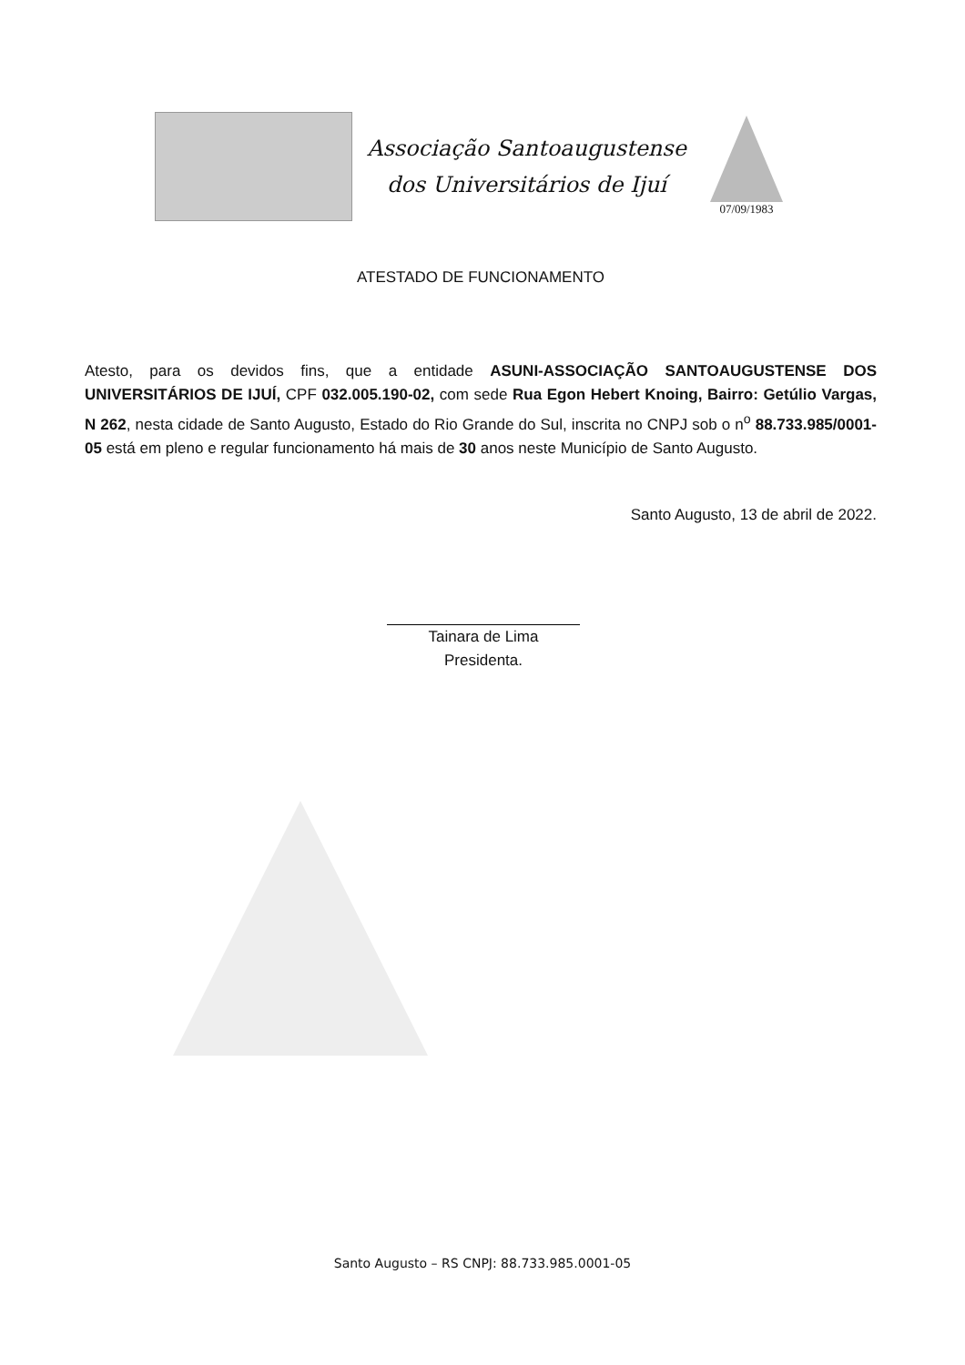Associação Santoaugustense
dos Universitários de Ijuí
07/09/1983
ATESTADO DE FUNCIONAMENTO
Atesto, para os devidos fins, que a entidade ASUNI-ASSOCIAÇÃO SANTOAUGUSTENSE DOS UNIVERSITÁRIOS DE IJUÍ, CPF 032.005.190-02, com sede Rua Egon Hebert Knoing, Bairro: Getúlio Vargas, N 262, nesta cidade de Santo Augusto, Estado do Rio Grande do Sul, inscrita no CNPJ sob o n<sup>o</sup> 88.733.985/0001-05 está em pleno e regular funcionamento há mais de 30 anos neste Município de Santo Augusto.
Santo Augusto, 13 de abril de 2022.
Tainara de Lima
Presidenta.
Santo Augusto – RS CNPJ: 88.733.985.0001-05